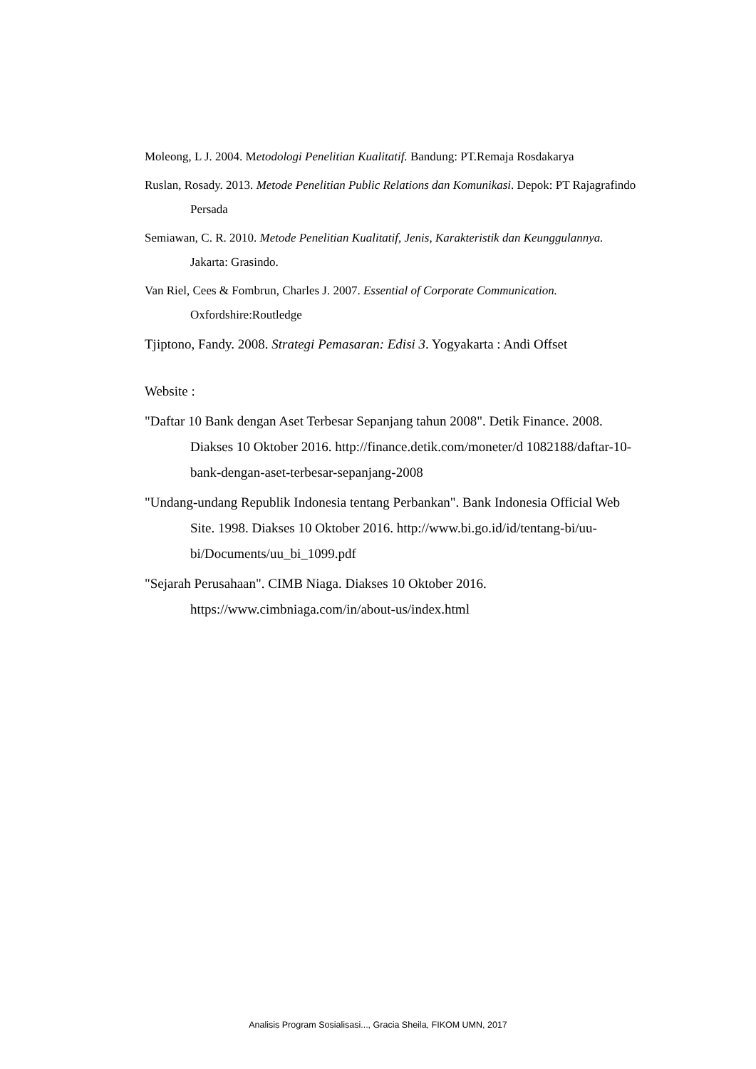Moleong, L J. 2004. Metodologi Penelitian Kualitatif. Bandung: PT.Remaja Rosdakarya
Ruslan, Rosady. 2013. Metode Penelitian Public Relations dan Komunikasi. Depok: PT Rajagrafindo Persada
Semiawan, C. R. 2010. Metode Penelitian Kualitatif, Jenis, Karakteristik dan Keunggulannya. Jakarta: Grasindo.
Van Riel, Cees & Fombrun, Charles J. 2007. Essential of Corporate Communication. Oxfordshire:Routledge
Tjiptono, Fandy. 2008. Strategi Pemasaran: Edisi 3. Yogyakarta : Andi Offset
Website :
"Daftar 10 Bank dengan Aset Terbesar Sepanjang tahun 2008". Detik Finance. 2008. Diakses 10 Oktober 2016. http://finance.detik.com/moneter/d 1082188/daftar-10-bank-dengan-aset-terbesar-sepanjang-2008
"Undang-undang Republik Indonesia tentang Perbankan". Bank Indonesia Official Web Site. 1998. Diakses 10 Oktober 2016. http://www.bi.go.id/id/tentang-bi/uu-bi/Documents/uu_bi_1099.pdf
"Sejarah Perusahaan". CIMB Niaga. Diakses 10 Oktober 2016. https://www.cimbniaga.com/in/about-us/index.html
Analisis Program Sosialisasi..., Gracia Sheila, FIKOM UMN, 2017